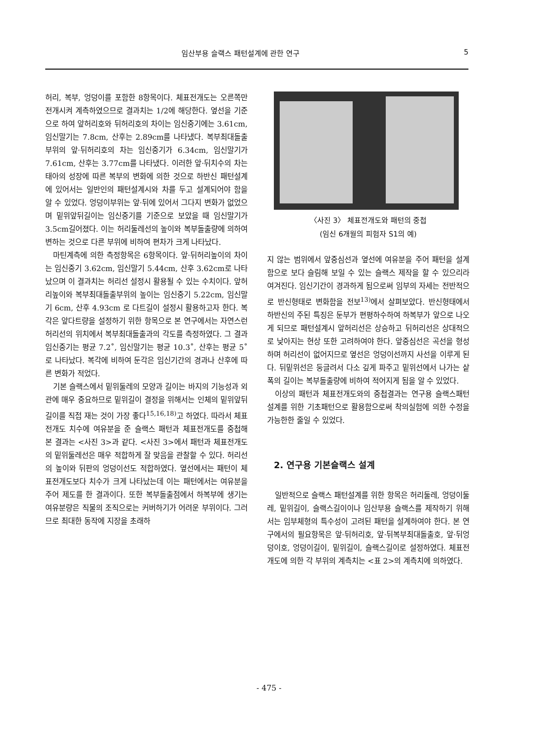임산부용 슬랙스 패턴설계에 관한 연구 5
허리, 복부, 엉덩이를 포함한 8항목이다. 체표전개도는 오른쪽만 전개시켜 계측하였으므로 결과치는 1/2에 해당한다. 옆선을 기준으로 하여 앞허리호와 뒤허리호의 차이는 임신중기에는 3.61cm, 임신말기는 7.8cm, 산후는 2.89cm를 나타냈다. 복부최대돌출부위의 앞·뒤허리호의 차는 임신중기가 6.34cm, 임신말기가 7.61cm, 산후는 3.77cm를 나타냈다. 이러한 앞·뒤치수의 차는 태아의 성장에 따른 복부의 변화에 의한 것으로 하반신 패턴설계에 있어서는 일반인의 패턴설계시와 차를 두고 설계되어야 함을 알 수 있었다. 엉덩이부위는 앞·뒤에 있어서 그다지 변화가 없었으며 밑위앞뒤길이는 임신중기를 기준으로 보았을 때 임신말기가 3.5cm길어졌다. 이는 허리둘레선의 높이와 복부돌출량에 의하여 변하는 것으로 다른 부위에 비하여 편차가 크게 나타났다.
마틴계측에 의한 측정항목은 6항목이다. 앞·뒤허리높이의 차이는 임신중기 3.62cm, 임신말기 5.44cm, 산후 3.62cm로 나타났으며 이 결과치는 허리선 설정시 활용될 수 있는 수치이다. 앞허리높이와 복부최대돌출부위의 높이는 임신중기 5.22cm, 임신말기 6cm, 산후 4.93cm 로 다트길이 설정시 활용하고자 한다. 복각은 앞다트량을 설정하기 위한 항목으로 본 연구에서는 자연스런 허리선의 위치에서 복부최대돌출과의 각도를 측정하였다. 그 결과 임신중기는 평균 7.2˚, 임신말기는 평균 10.3˚, 산후는 평균 5˚ 로 나타났다. 복각에 비하여 둔각은 임신기간의 경과나 산후에 따른 변화가 적었다.
기본 슬랙스에서 밑위둘레의 모양과 길이는 바지의 기능성과 외관에 매우 중요하므로 밑위길이 결정을 위해서는 인체의 밑위앞뒤길이를 직접 재는 것이 가장 좋다<sup>15,16,18)</sup>고 하였다. 따라서 체표전개도 치수에 여유분을 준 슬랙스 패턴과 체표전개도를 중첩해 본 결과는 <사진 3>과 같다. <사진 3>에서 패턴과 체표전개도의 밑위둘레선은 매우 적합하게 잘 맞음을 관찰할 수 있다. 허리선의 높이와 뒤판의 엉덩이선도 적합하였다. 옆선에서는 패턴이 체표전개도보다 치수가 크게 나타났는데 이는 패턴에서는 여유분을 주어 제도를 한 결과이다. 또한 복부돌출점에서 하복부에 생기는 여유분량은 직물의 조직으로는 커버하기가 어려운 부위이다. 그러므로 최대한 동작에 지장을 초래하
〈사진 3〉 체표전개도와 패턴의 중첩
(임신 6개월의 피험자 S1의 예)
지 않는 범위에서 앞중심선과 옆선에 여유분을 주어 패턴을 설계함으로 보다 슬림해 보일 수 있는 슬랙스 제작을 할 수 있으리라 여겨진다. 임신기간이 경과하게 됨으로써 임부의 자세는 전반적으로 반신형태로 변화함을 전보<sup>13)</sup>에서 살펴보았다. 반신형태에서 하반신의 주된 특징은 둔부가 편평하수하여 하복부가 앞으로 나오게 되므로 패턴설계시 앞허리선은 상승하고 뒤허리선은 상대적으로 낮아지는 현상 또한 고려하여야 한다. 앞중심선은 곡선을 형성하며 허리선이 없어지므로 옆선은 엉덩이선까지 사선을 이루게 된다. 뒤밑위선은 둥글려서 다소 깊게 파주고 밑위선에서 나가는 샅폭의 길이는 복부돌출량에 비하여 적어지게 됨을 알 수 있었다.
이상의 패턴과 체표전개도와의 중첩결과는 연구용 슬랙스패턴설계를 위한 기초패턴으로 활용함으로써 착의실험에 의한 수정을 가능한한 줄일 수 있었다.
2. 연구용 기본슬랙스 설계
일반적으로 슬랙스 패턴설계를 위한 항목은 허리둘레, 엉덩이둘레, 밑위길이, 슬랙스길이이나 임산부용 슬랙스를 제작하기 위해서는 임부체형의 특수성이 고려된 패턴을 설계하여야 한다. 본 연구에서의 필요항목은 앞·뒤허리호, 앞·뒤복부최대돌출호, 앞·뒤엉덩이호, 엉덩이길이, 밑위길이, 슬랙스길이로 설정하였다. 체표전개도에 의한 각 부위의 계측치는 <표 2>의 계측치에 의하였다.
- 475 -